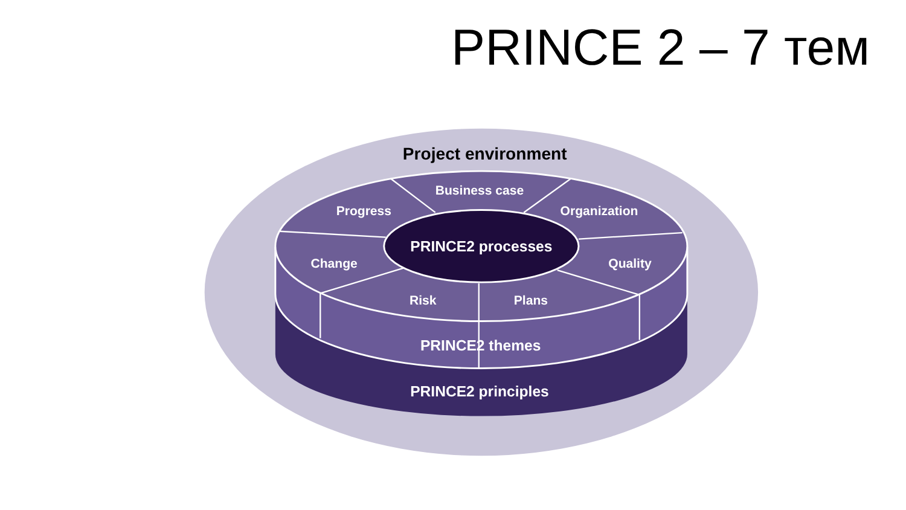PRINCE 2 – 7 тем
Business case
Progress
Organization
Change
Quality
Risk
Plans
PRINCE2 processes
PRINCE2 themes
PRINCE2 principles
Project environment